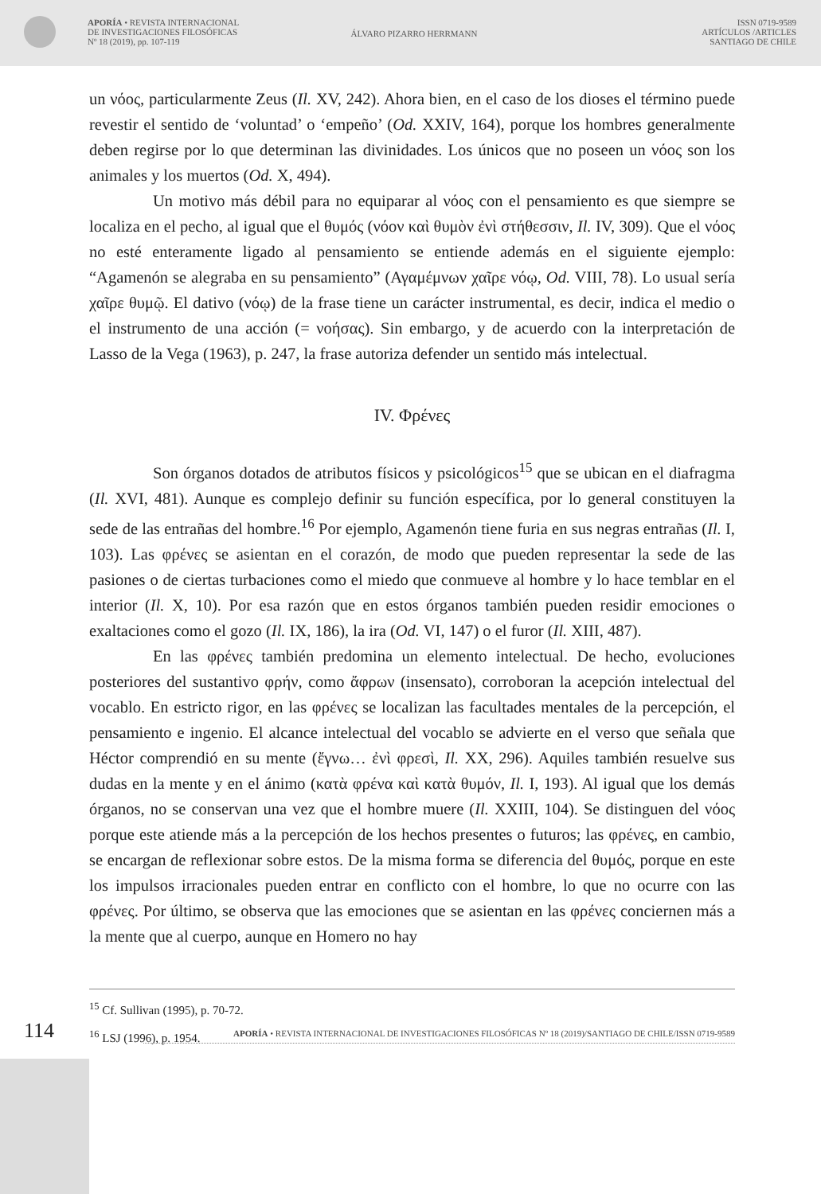APORÍA • REVISTA INTERNACIONAL
DE INVESTIGACIONES FILOSÓFICAS
Nº 18 (2019), pp. 107-119
ÁLVARO PIZARRO HERRMANN
ISSN 0719-9589
ARTÍCULOS /ARTICLES
SANTIAGO DE CHILE
un νόος, particularmente Zeus (Il. XV, 242). Ahora bien, en el caso de los dioses el término puede revestir el sentido de ‘voluntad’ o ‘empeño’ (Od. XXIV, 164), porque los hombres generalmente deben regirse por lo que determinan las divinidades. Los únicos que no poseen un νόος son los animales y los muertos (Od. X, 494).
Un motivo más débil para no equiparar al νόος con el pensamiento es que siempre se localiza en el pecho, al igual que el θυμός (νόον καὶ θυμὸν ἐνὶ στήθεσσιν, Il. IV, 309). Que el νόος no esté enteramente ligado al pensamiento se entiende además en el siguiente ejemplo: “Agamenón se alegraba en su pensamiento” (Αγαμέμνων χαῖρε νόῳ, Od. VIII, 78). Lo usual sería χαῖρε θυμῷ. El dativo (νόῳ) de la frase tiene un carácter instrumental, es decir, indica el medio o el instrumento de una acción (= νοήσας). Sin embargo, y de acuerdo con la interpretación de Lasso de la Vega (1963), p. 247, la frase autoriza defender un sentido más intelectual.
IV. Φρένες
Son órganos dotados de atributos físicos y psicológicos<sup>15</sup> que se ubican en el diafragma (Il. XVI, 481). Aunque es complejo definir su función específica, por lo general constituyen la sede de las entrañas del hombre.<sup>16</sup> Por ejemplo, Agamenón tiene furia en sus negras entrañas (Il. I, 103). Las φρένες se asientan en el corazón, de modo que pueden representar la sede de las pasiones o de ciertas turbaciones como el miedo que conmueve al hombre y lo hace temblar en el interior (Il. X, 10). Por esa razón que en estos órganos también pueden residir emociones o exaltaciones como el gozo (Il. IX, 186), la ira (Od. VI, 147) o el furor (Il. XIII, 487).
En las φρένες también predomina un elemento intelectual. De hecho, evoluciones posteriores del sustantivo φρήν, como ἄφρων (insensato), corroboran la acepción intelectual del vocablo. En estricto rigor, en las φρένες se localizan las facultades mentales de la percepción, el pensamiento e ingenio. El alcance intelectual del vocablo se advierte en el verso que señala que Héctor comprendió en su mente (ἔγνω… ἐνὶ φρεσὶ, Il. XX, 296). Aquiles también resuelve sus dudas en la mente y en el ánimo (κατὰ φρένα καὶ κατὰ θυμόν, Il. I, 193). Al igual que los demás órganos, no se conservan una vez que el hombre muere (Il. XXIII, 104). Se distinguen del νόος porque este atiende más a la percepción de los hechos presentes o futuros; las φρένες, en cambio, se encargan de reflexionar sobre estos. De la misma forma se diferencia del θυμός, porque en este los impulsos irracionales pueden entrar en conflicto con el hombre, lo que no ocurre con las φρένες. Por último, se observa que las emociones que se asientan en las φρένες conciernen más a la mente que al cuerpo, aunque en Homero no hay
<sup>15</sup> Cf. Sullivan (1995), p. 70-72.
<sup>16</sup> LSJ (1996), p. 1954.
114
APORÍA • REVISTA INTERNACIONAL DE INVESTIGACIONES FILOSÓFICAS Nº 18 (2019)/SANTIAGO DE CHILE/ISSN 0719-9589